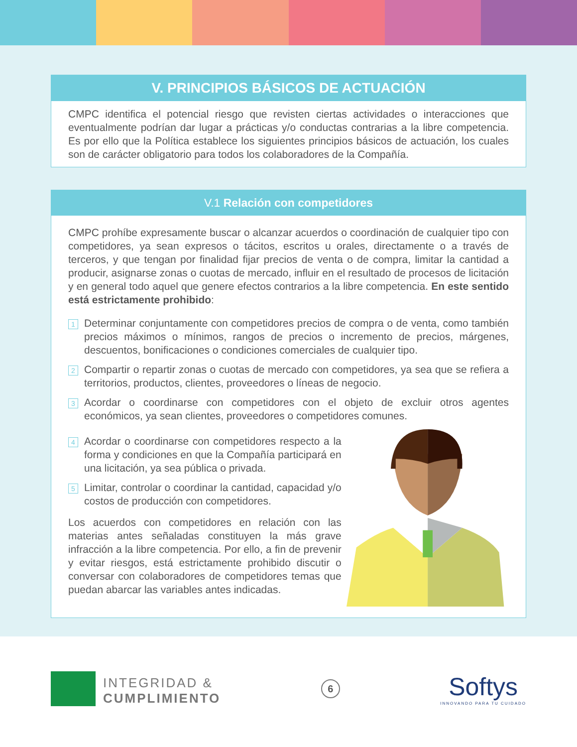V. PRINCIPIOS BÁSICOS DE ACTUACIÓN
CMPC identifica el potencial riesgo que revisten ciertas actividades o interacciones que eventualmente podrían dar lugar a prácticas y/o conductas contrarias a la libre competencia. Es por ello que la Política establece los siguientes principios básicos de actuación, los cuales son de carácter obligatorio para todos los colaboradores de la Compañía.
V.1 Relación con competidores
CMPC prohíbe expresamente buscar o alcanzar acuerdos o coordinación de cualquier tipo con competidores, ya sean expresos o tácitos, escritos u orales, directamente o a través de terceros, y que tengan por finalidad fijar precios de venta o de compra, limitar la cantidad a producir, asignarse zonas o cuotas de mercado, influir en el resultado de procesos de licitación y en general todo aquel que genere efectos contrarios a la libre competencia. En este sentido está estrictamente prohibido:
1 Determinar conjuntamente con competidores precios de compra o de venta, como también precios máximos o mínimos, rangos de precios o incremento de precios, márgenes, descuentos, bonificaciones o condiciones comerciales de cualquier tipo.
2 Compartir o repartir zonas o cuotas de mercado con competidores, ya sea que se refiera a territorios, productos, clientes, proveedores o líneas de negocio.
3 Acordar o coordinarse con competidores con el objeto de excluir otros agentes económicos, ya sean clientes, proveedores o competidores comunes.
4 Acordar o coordinarse con competidores respecto a la forma y condiciones en que la Compañía participará en una licitación, ya sea pública o privada.
5 Limitar, controlar o coordinar la cantidad, capacidad y/o costos de producción con competidores.
Los acuerdos con competidores en relación con las materias antes señaladas constituyen la más grave infracción a la libre competencia. Por ello, a fin de prevenir y evitar riesgos, está estrictamente prohibido discutir o conversar con colaboradores de competidores temas que puedan abarcar las variables antes indicadas.
INTEGRIDAD &
CUMPLIMIENTO
6
Softys
INNOVANDO PARA TU CUIDADO